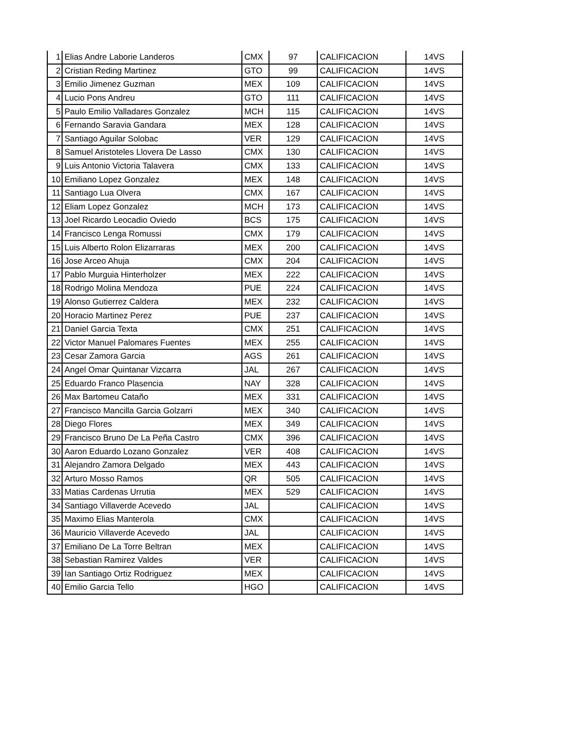| 1 | Elias Andre Laborie Landeros | CMX | 97 | CALIFICACION | 14VS |
| 2 | Cristian Reding Martinez | GTO | 99 | CALIFICACION | 14VS |
| 3 | Emilio Jimenez Guzman | MEX | 109 | CALIFICACION | 14VS |
| 4 | Lucio Pons Andreu | GTO | 111 | CALIFICACION | 14VS |
| 5 | Paulo Emilio Valladares Gonzalez | MCH | 115 | CALIFICACION | 14VS |
| 6 | Fernando Saravia Gandara | MEX | 128 | CALIFICACION | 14VS |
| 7 | Santiago Aguilar Solobac | VER | 129 | CALIFICACION | 14VS |
| 8 | Samuel Aristoteles Llovera De Lasso | CMX | 130 | CALIFICACION | 14VS |
| 9 | Luis Antonio Victoria Talavera | CMX | 133 | CALIFICACION | 14VS |
| 10 | Emiliano Lopez Gonzalez | MEX | 148 | CALIFICACION | 14VS |
| 11 | Santiago Lua Olvera | CMX | 167 | CALIFICACION | 14VS |
| 12 | Eliam Lopez Gonzalez | MCH | 173 | CALIFICACION | 14VS |
| 13 | Joel Ricardo Leocadio Oviedo | BCS | 175 | CALIFICACION | 14VS |
| 14 | Francisco Lenga Romussi | CMX | 179 | CALIFICACION | 14VS |
| 15 | Luis Alberto Rolon Elizarraras | MEX | 200 | CALIFICACION | 14VS |
| 16 | Jose Arceo Ahuja | CMX | 204 | CALIFICACION | 14VS |
| 17 | Pablo Murguia Hinterholzer | MEX | 222 | CALIFICACION | 14VS |
| 18 | Rodrigo Molina Mendoza | PUE | 224 | CALIFICACION | 14VS |
| 19 | Alonso Gutierrez Caldera | MEX | 232 | CALIFICACION | 14VS |
| 20 | Horacio Martinez Perez | PUE | 237 | CALIFICACION | 14VS |
| 21 | Daniel Garcia Texta | CMX | 251 | CALIFICACION | 14VS |
| 22 | Victor Manuel Palomares Fuentes | MEX | 255 | CALIFICACION | 14VS |
| 23 | Cesar Zamora Garcia | AGS | 261 | CALIFICACION | 14VS |
| 24 | Angel Omar Quintanar Vizcarra | JAL | 267 | CALIFICACION | 14VS |
| 25 | Eduardo Franco Plasencia | NAY | 328 | CALIFICACION | 14VS |
| 26 | Max Bartomeu Cataño | MEX | 331 | CALIFICACION | 14VS |
| 27 | Francisco Mancilla Garcia Golzarri | MEX | 340 | CALIFICACION | 14VS |
| 28 | Diego Flores | MEX | 349 | CALIFICACION | 14VS |
| 29 | Francisco Bruno De La Peña Castro | CMX | 396 | CALIFICACION | 14VS |
| 30 | Aaron Eduardo Lozano Gonzalez | VER | 408 | CALIFICACION | 14VS |
| 31 | Alejandro Zamora Delgado | MEX | 443 | CALIFICACION | 14VS |
| 32 | Arturo Mosso Ramos | QR | 505 | CALIFICACION | 14VS |
| 33 | Matias Cardenas Urrutia | MEX | 529 | CALIFICACION | 14VS |
| 34 | Santiago Villaverde Acevedo | JAL | | CALIFICACION | 14VS |
| 35 | Maximo Elias Manterola | CMX | | CALIFICACION | 14VS |
| 36 | Mauricio Villaverde Acevedo | JAL | | CALIFICACION | 14VS |
| 37 | Emiliano De La Torre Beltran | MEX | | CALIFICACION | 14VS |
| 38 | Sebastian Ramirez Valdes | VER | | CALIFICACION | 14VS |
| 39 | Ian Santiago Ortiz Rodriguez | MEX | | CALIFICACION | 14VS |
| 40 | Emilio Garcia Tello | HGO | | CALIFICACION | 14VS |